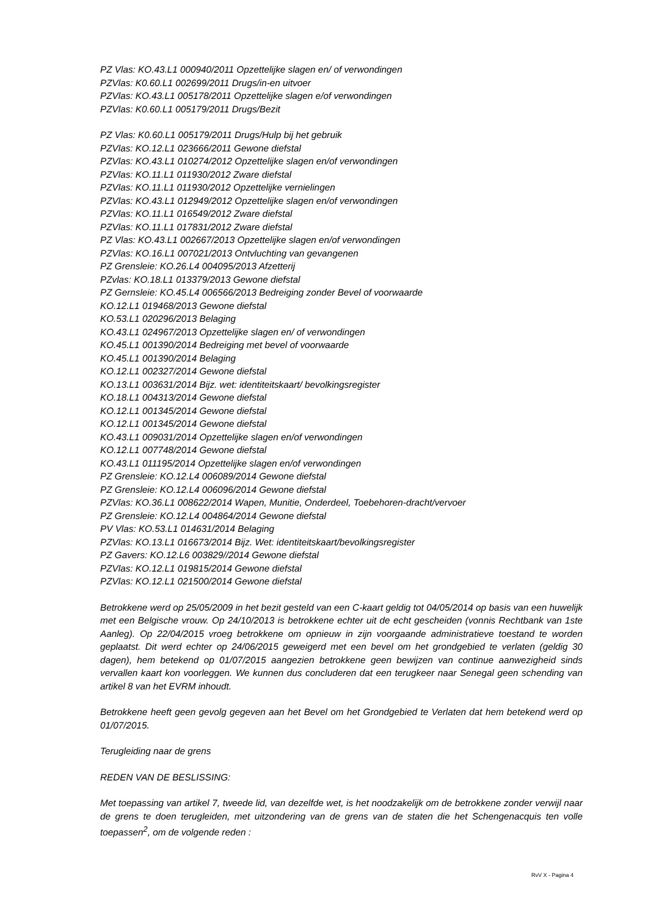PZ Vlas: KO.43.L1 000940/2011 Opzettelijke slagen en/ of verwondingen
PZVlas: K0.60.L1 002699/2011 Drugs/in-en uitvoer
PZVlas: KO.43.L1 005178/2011 Opzettelijke slagen e/of verwondingen
PZVlas: K0.60.L1 005179/2011 Drugs/Bezit
PZ Vlas: K0.60.L1 005179/2011 Drugs/Hulp bij het gebruik
PZVlas: KO.12.L1 023666/2011 Gewone diefstal
PZVlas: KO.43.L1 010274/2012 Opzettelijke slagen en/of verwondingen
PZVlas: KO.11.L1 011930/2012 Zware diefstal
PZVlas: KO.11.L1 011930/2012 Opzettelijke vernielingen
PZVlas: KO.43.L1 012949/2012 Opzettelijke slagen en/of verwondingen
PZVlas: KO.11.L1 016549/2012 Zware diefstal
PZVlas: KO.11.L1 017831/2012 Zware diefstal
PZ Vlas: KO.43.L1 002667/2013 Opzettelijke slagen en/of verwondingen
PZVlas: KO.16.L1 007021/2013 Ontvluchting van gevangenen
PZ Grensleie: KO.26.L4 004095/2013 Afzetterij
PZvlas: KO.18.L1 013379/2013 Gewone diefstal
PZ Gernsleie: KO.45.L4 006566/2013 Bedreiging zonder Bevel of voorwaarde
KO.12.L1 019468/2013 Gewone diefstal
KO.53.L1 020296/2013 Belaging
KO.43.L1 024967/2013 Opzettelijke slagen en/ of verwondingen
KO.45.L1 001390/2014 Bedreiging met bevel of voorwaarde
KO.45.L1 001390/2014 Belaging
KO.12.L1 002327/2014 Gewone diefstal
KO.13.L1 003631/2014 Bijz. wet: identiteitskaart/ bevolkingsregister
KO.18.L1 004313/2014 Gewone diefstal
KO.12.L1 001345/2014 Gewone diefstal
KO.12.L1 001345/2014 Gewone diefstal
KO.43.L1 009031/2014 Opzettelijke slagen en/of verwondingen
KO.12.L1 007748/2014 Gewone diefstal
KO.43.L1 011195/2014 Opzettelijke slagen en/of verwondingen
PZ Grensleie: KO.12.L4 006089/2014 Gewone diefstal
PZ Grensleie: KO.12.L4 006096/2014 Gewone diefstal
PZVlas: KO.36.L1 008622/2014 Wapen, Munitie, Onderdeel, Toebehoren-dracht/vervoer
PZ Grensleie: KO.12.L4 004864/2014 Gewone diefstal
PV Vlas: KO.53.L1 014631/2014 Belaging
PZVlas: KO.13.L1 016673/2014 Bijz. Wet: identiteitskaart/bevolkingsregister
PZ Gavers: KO.12.L6 003829//2014 Gewone diefstal
PZVlas: KO.12.L1 019815/2014 Gewone diefstal
PZVlas: KO.12.L1 021500/2014 Gewone diefstal
Betrokkene werd op 25/05/2009 in het bezit gesteld van een C-kaart geldig tot 04/05/2014 op basis van een huwelijk met een Belgische vrouw. Op 24/10/2013 is betrokkene echter uit de echt gescheiden (vonnis Rechtbank van 1ste Aanleg). Op 22/04/2015 vroeg betrokkene om opnieuw in zijn voorgaande administratieve toestand te worden geplaatst. Dit werd echter op 24/06/2015 geweigerd met een bevel om het grondgebied te verlaten (geldig 30 dagen), hem betekend op 01/07/2015 aangezien betrokkene geen bewijzen van continue aanwezigheid sinds vervallen kaart kon voorleggen. We kunnen dus concluderen dat een terugkeer naar Senegal geen schending van artikel 8 van het EVRM inhoudt.
Betrokkene heeft geen gevolg gegeven aan het Bevel om het Grondgebied te Verlaten dat hem betekend werd op 01/07/2015.
Terugleiding naar de grens
REDEN VAN DE BESLISSING:
Met toepassing van artikel 7, tweede lid, van dezelfde wet, is het noodzakelijk om de betrokkene zonder verwijl naar de grens te doen terugleiden, met uitzondering van de grens van de staten die het Schengenacquis ten volle toepassen<sup>2</sup>, om de volgende reden :
RvV X - Pagina 4